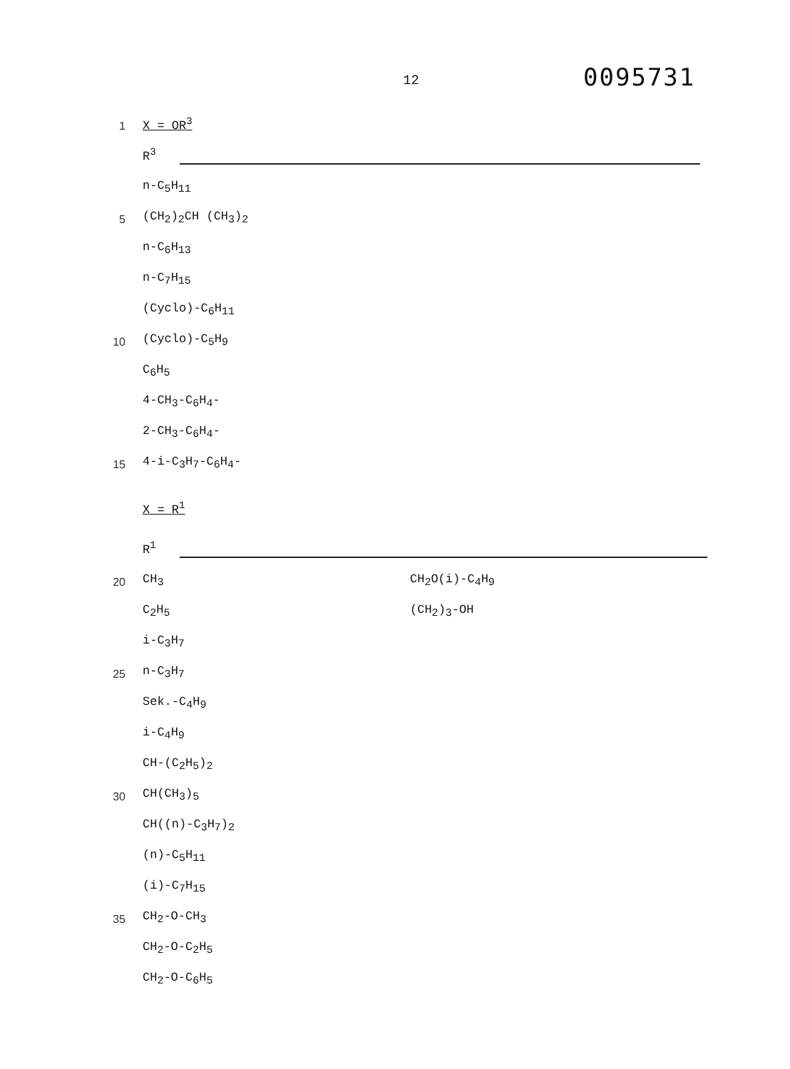12
0095731
1
X = OR<sup>3</sup>
R<sup>3</sup>
n-C<sub>5</sub>H<sub>11</sub>
5
(CH<sub>2</sub>)<sub>2</sub>CH (CH<sub>3</sub>)<sub>2</sub>
n-C<sub>6</sub>H<sub>13</sub>
n-C<sub>7</sub>H<sub>15</sub>
(Cyclo)-C<sub>6</sub>H<sub>11</sub>
10
(Cyclo)-C<sub>5</sub>H<sub>9</sub>
C<sub>6</sub>H<sub>5</sub>
4-CH<sub>3</sub>-C<sub>6</sub>H<sub>4</sub>-
2-CH<sub>3</sub>-C<sub>6</sub>H<sub>4</sub>-
15
4-i-C<sub>3</sub>H<sub>7</sub>-C<sub>6</sub>H<sub>4</sub>-
X = R<sup>1</sup>
R<sup>1</sup>
20
CH<sub>3</sub>
CH<sub>2</sub>O(i)-C<sub>4</sub>H<sub>9</sub>
C<sub>2</sub>H<sub>5</sub>
(CH<sub>2</sub>)<sub>3</sub>-OH
i-C<sub>3</sub>H<sub>7</sub>
25
n-C<sub>3</sub>H<sub>7</sub>
Sek.-C<sub>4</sub>H<sub>9</sub>
i-C<sub>4</sub>H<sub>9</sub>
CH-(C<sub>2</sub>H<sub>5</sub>)<sub>2</sub>
30
CH(CH<sub>3</sub>)<sub>5</sub>
CH((n)-C<sub>3</sub>H<sub>7</sub>)<sub>2</sub>
(n)-C<sub>5</sub>H<sub>11</sub>
(i)-C<sub>7</sub>H<sub>15</sub>
35
CH<sub>2</sub>-O-CH<sub>3</sub>
CH<sub>2</sub>-O-C<sub>2</sub>H<sub>5</sub>
CH<sub>2</sub>-O-C<sub>6</sub>H<sub>5</sub>